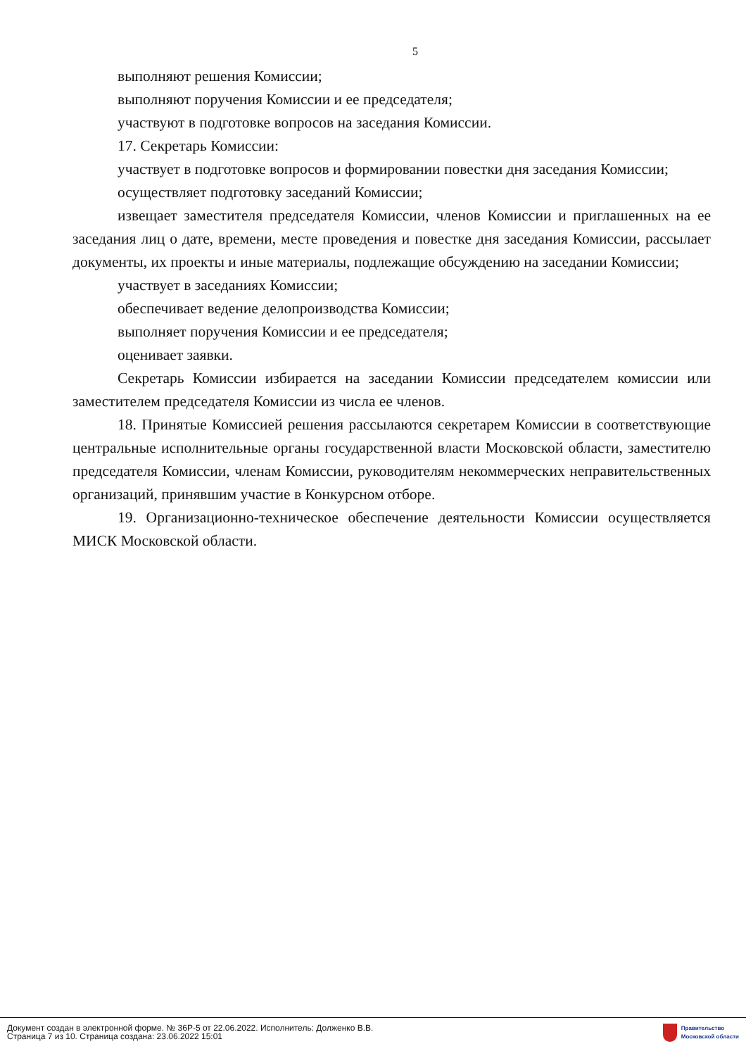5
выполняют решения Комиссии;
выполняют поручения Комиссии и ее председателя;
участвуют в подготовке вопросов на заседания Комиссии.
17. Секретарь Комиссии:
участвует в подготовке вопросов и формировании повестки дня заседания Комиссии;
осуществляет подготовку заседаний Комиссии;
извещает заместителя председателя Комиссии, членов Комиссии и приглашенных на ее заседания лиц о дате, времени, месте проведения и повестке дня заседания Комиссии, рассылает документы, их проекты и иные материалы, подлежащие обсуждению на заседании Комиссии;
участвует в заседаниях Комиссии;
обеспечивает ведение делопроизводства Комиссии;
выполняет поручения Комиссии и ее председателя;
оценивает заявки.
Секретарь Комиссии избирается на заседании Комиссии председателем комиссии или заместителем председателя Комиссии из числа ее членов.
18. Принятые Комиссией решения рассылаются секретарем Комиссии в соответствующие центральные исполнительные органы государственной власти Московской области, заместителю председателя Комиссии, членам Комиссии, руководителям некоммерческих неправительственных организаций, принявшим участие в Конкурсном отборе.
19. Организационно-техническое обеспечение деятельности Комиссии осуществляется МИСК Московской области.
Документ создан в электронной форме. № 36Р-5 от 22.06.2022. Исполнитель: Долженко В.В.
Страница 7 из 10. Страница создана: 23.06.2022 15:01
Правительство
Московской области